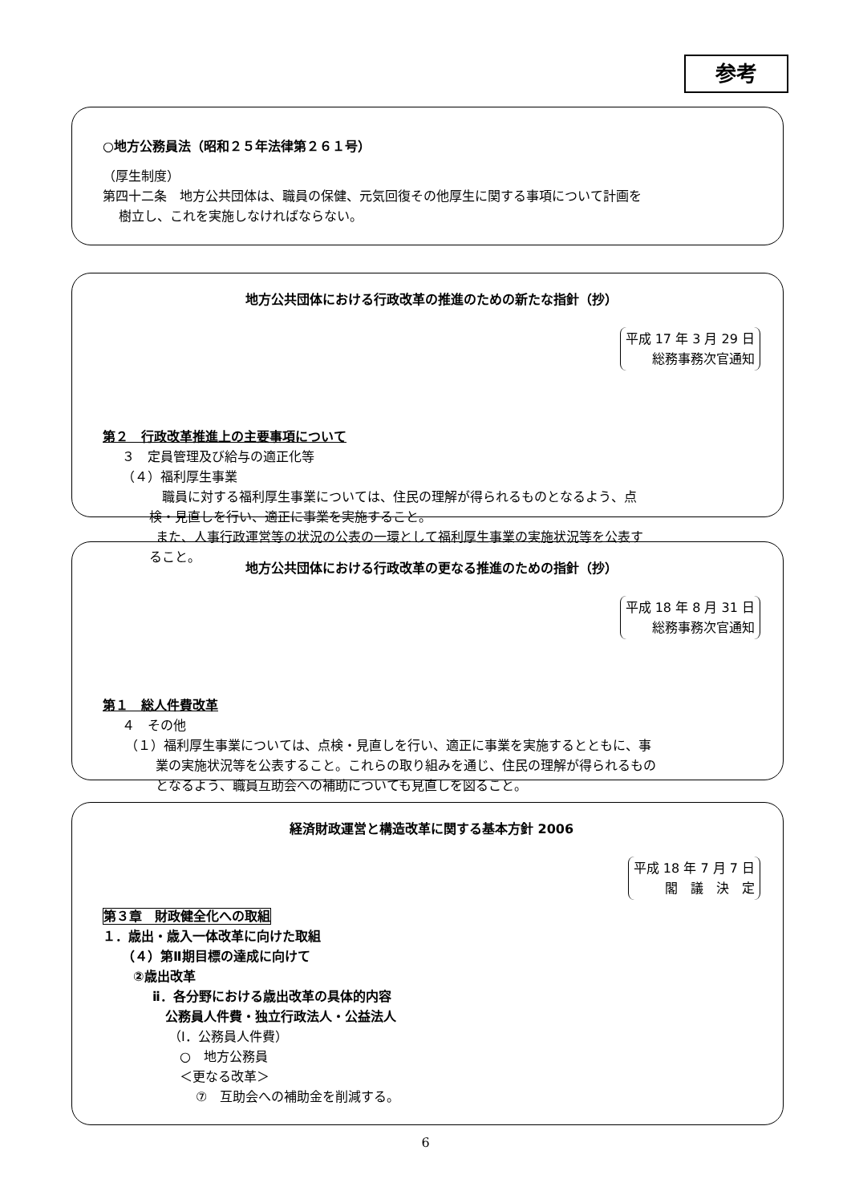参考
○地方公務員法（昭和２５年法律第２６１号）
（厚生制度）
第四十二条　地方公共団体は、職員の保健、元気回復その他厚生に関する事項について計画を
樹立し、これを実施しなければならない。
地方公共団体における行政改革の推進のための新たな指針（抄）
平成 17 年 3 月 29 日
総務事務次官通知
第２　行政改革推進上の主要事項について
３　定員管理及び給与の適正化等
（４）福利厚生事業
職員に対する福利厚生事業については、住民の理解が得られるものとなるよう、点
検・見直しを行い、適正に事業を実施すること。
また、人事行政運営等の状況の公表の一環として福利厚生事業の実施状況等を公表す
ること。
地方公共団体における行政改革の更なる推進のための指針（抄）
平成 18 年 8 月 31 日
総務事務次官通知
第１　総人件費改革
４　その他
（１）福利厚生事業については、点検・見直しを行い、適正に事業を実施するとともに、事
業の実施状況等を公表すること。これらの取り組みを通じ、住民の理解が得られるもの
となるよう、職員互助会への補助についても見直しを図ること。
経済財政運営と構造改革に関する基本方針 2006
平成 18 年 7 月 7 日
閣　議　決　定
第３章　財政健全化への取組
１．歳出・歳入一体改革に向けた取組
（４）第Ⅱ期目標の達成に向けて
②歳出改革
ⅱ．各分野における歳出改革の具体的内容
公務員人件費・独立行政法人・公益法人
（Ⅰ．公務員人件費）
○　地方公務員
＜更なる改革＞
⑦　互助会への補助金を削減する。
6